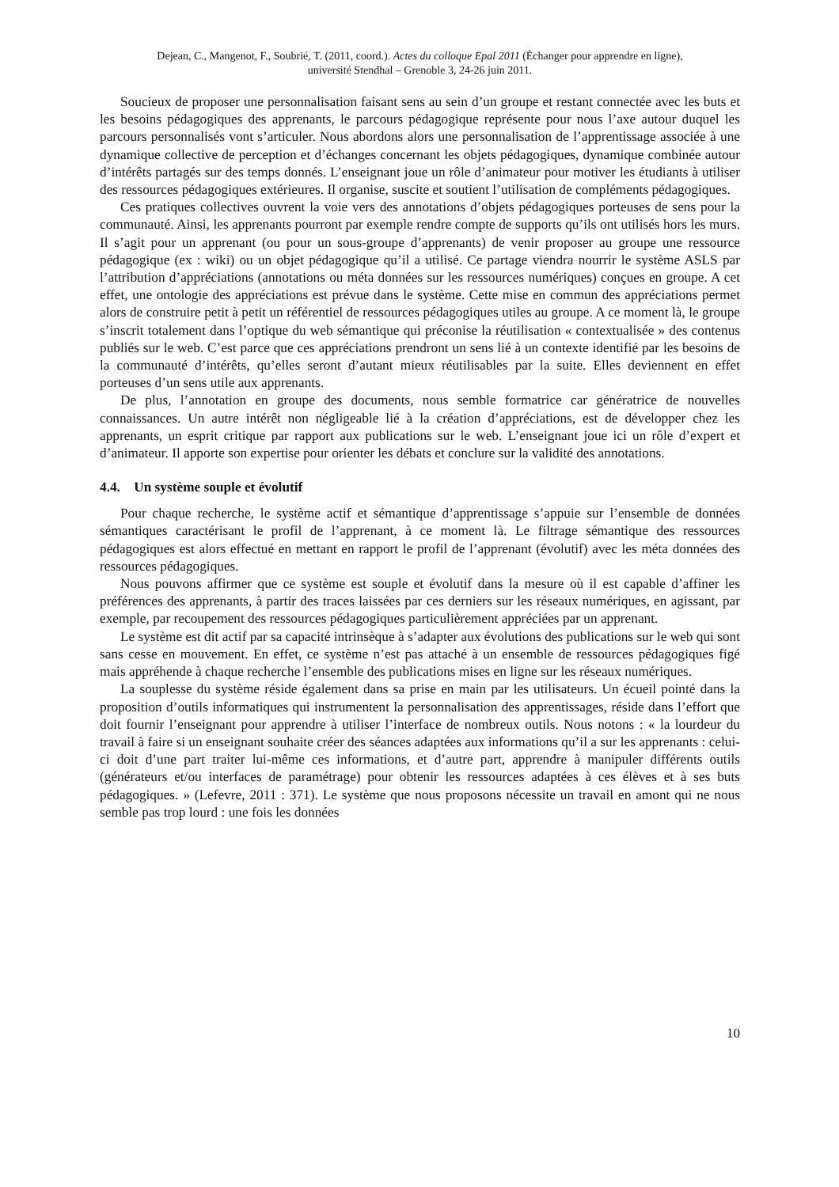Dejean, C., Mangenot, F., Soubrié, T. (2011, coord.). Actes du colloque Epal 2011 (Échanger pour apprendre en ligne),
université Stendhal – Grenoble 3, 24-26 juin 2011.
Soucieux de proposer une personnalisation faisant sens au sein d’un groupe et restant connectée avec les buts et les besoins pédagogiques des apprenants, le parcours pédagogique représente pour nous l’axe autour duquel les parcours personnalisés vont s’articuler. Nous abordons alors une personnalisation de l’apprentissage associée à une dynamique collective de perception et d’échanges concernant les objets pédagogiques, dynamique combinée autour d’intérêts partagés sur des temps donnés. L’enseignant joue un rôle d’animateur pour motiver les étudiants à utiliser des ressources pédagogiques extérieures. Il organise, suscite et soutient l’utilisation de compléments pédagogiques.
Ces pratiques collectives ouvrent la voie vers des annotations d’objets pédagogiques porteuses de sens pour la communauté. Ainsi, les apprenants pourront par exemple rendre compte de supports qu’ils ont utilisés hors les murs. Il s’agit pour un apprenant (ou pour un sous-groupe d’apprenants) de venir proposer au groupe une ressource pédagogique (ex : wiki) ou un objet pédagogique qu’il a utilisé. Ce partage viendra nourrir le système ASLS par l’attribution d’appréciations (annotations ou méta données sur les ressources numériques) conçues en groupe. A cet effet, une ontologie des appréciations est prévue dans le système. Cette mise en commun des appréciations permet alors de construire petit à petit un référentiel de ressources pédagogiques utiles au groupe. A ce moment là, le groupe s’inscrit totalement dans l’optique du web sémantique qui préconise la réutilisation « contextualisée » des contenus publiés sur le web. C’est parce que ces appréciations prendront un sens lié à un contexte identifié par les besoins de la communauté d’intérêts, qu’elles seront d’autant mieux réutilisables par la suite. Elles deviennent en effet porteuses d’un sens utile aux apprenants.
De plus, l’annotation en groupe des documents, nous semble formatrice car génératrice de nouvelles connaissances. Un autre intérêt non négligeable lié à la création d’appréciations, est de développer chez les apprenants, un esprit critique par rapport aux publications sur le web. L’enseignant joue ici un rôle d’expert et d’animateur. Il apporte son expertise pour orienter les débats et conclure sur la validité des annotations.
4.4. Un système souple et évolutif
Pour chaque recherche, le système actif et sémantique d’apprentissage s’appuie sur l’ensemble de données sémantiques caractérisant le profil de l’apprenant, à ce moment là. Le filtrage sémantique des ressources pédagogiques est alors effectué en mettant en rapport le profil de l’apprenant (évolutif) avec les méta données des ressources pédagogiques.
Nous pouvons affirmer que ce système est souple et évolutif dans la mesure où il est capable d’affiner les préférences des apprenants, à partir des traces laissées par ces derniers sur les réseaux numériques, en agissant, par exemple, par recoupement des ressources pédagogiques particulièrement appréciées par un apprenant.
Le système est dit actif par sa capacité intrinsèque à s’adapter aux évolutions des publications sur le web qui sont sans cesse en mouvement. En effet, ce système n’est pas attaché à un ensemble de ressources pédagogiques figé mais appréhende à chaque recherche l’ensemble des publications mises en ligne sur les réseaux numériques.
La souplesse du système réside également dans sa prise en main par les utilisateurs. Un écueil pointé dans la proposition d’outils informatiques qui instrumentent la personnalisation des apprentissages, réside dans l’effort que doit fournir l’enseignant pour apprendre à utiliser l’interface de nombreux outils. Nous notons : « la lourdeur du travail à faire si un enseignant souhaite créer des séances adaptées aux informations qu’il a sur les apprenants : celui-ci doit d’une part traiter lui-même ces informations, et d’autre part, apprendre à manipuler différents outils (générateurs et/ou interfaces de paramétrage) pour obtenir les ressources adaptées à ces élèves et à ses buts pédagogiques. » (Lefevre, 2011 : 371). Le système que nous proposons nécessite un travail en amont qui ne nous semble pas trop lourd : une fois les données
10